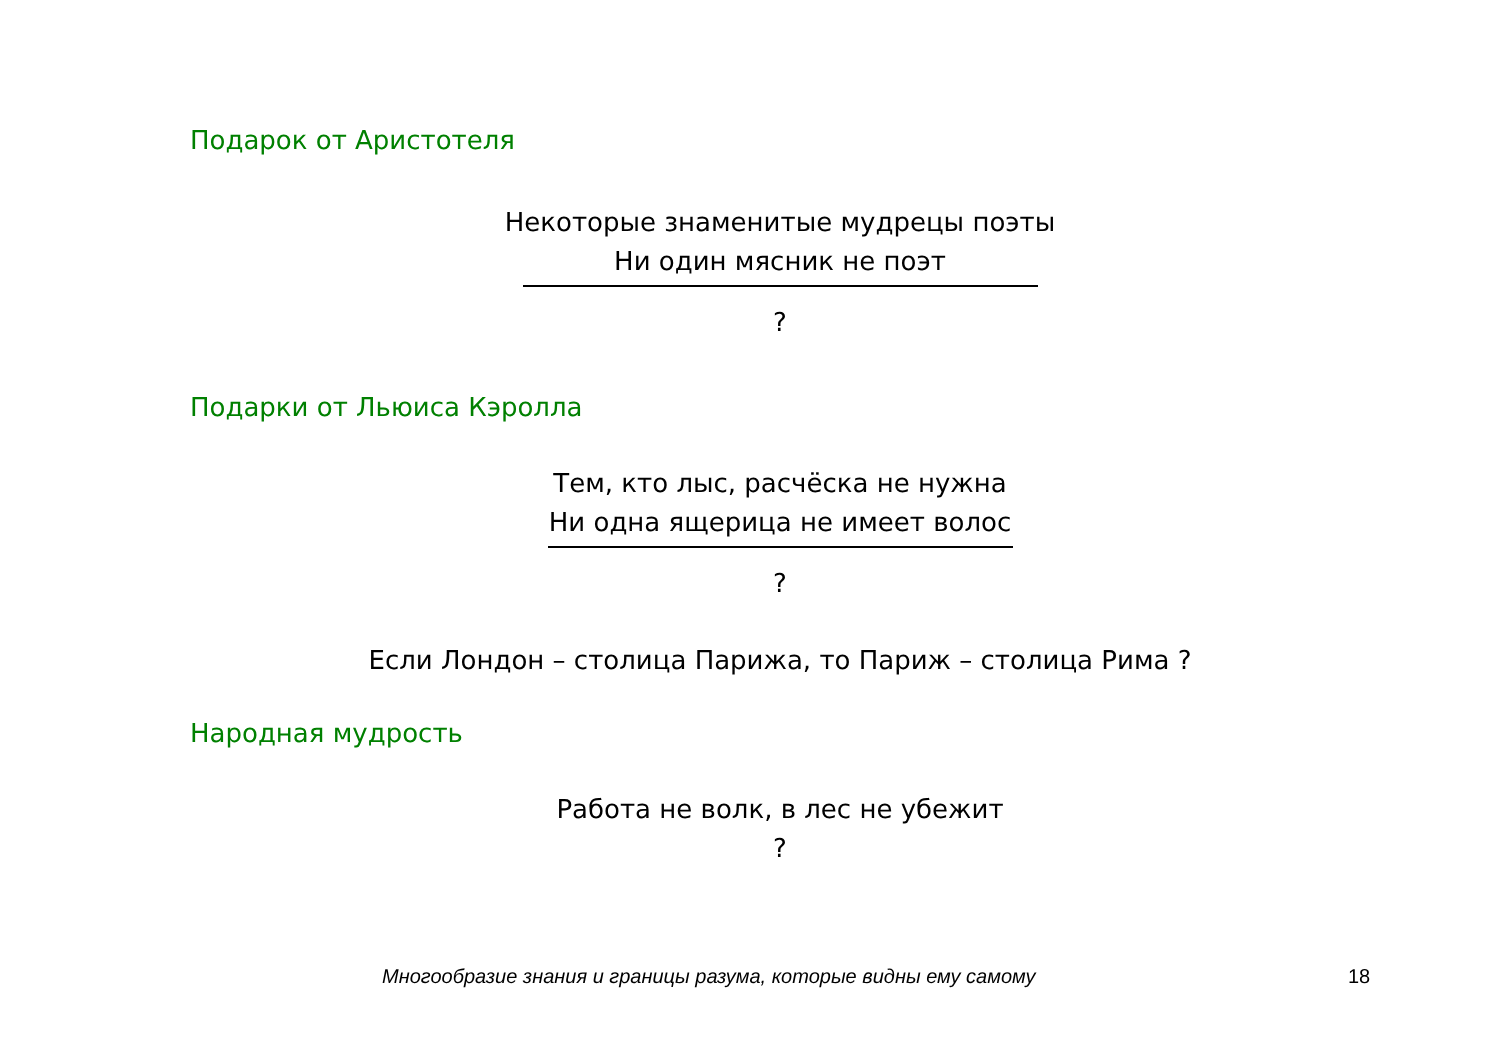Подарок от Аристотеля
Некоторые знаменитые мудрецы поэты
Ни один мясник не поэт
?
Подарки от Льюиса Кэролла
Тем, кто лыс, расчёска не нужна
Ни одна ящерица не имеет волос
?
Если Лондон – столица Парижа, то Париж – столица Рима ?
Народная мудрость
Работа не волк, в лес не убежит
?
Многообразие знания и границы разума, которые видны ему самому 18